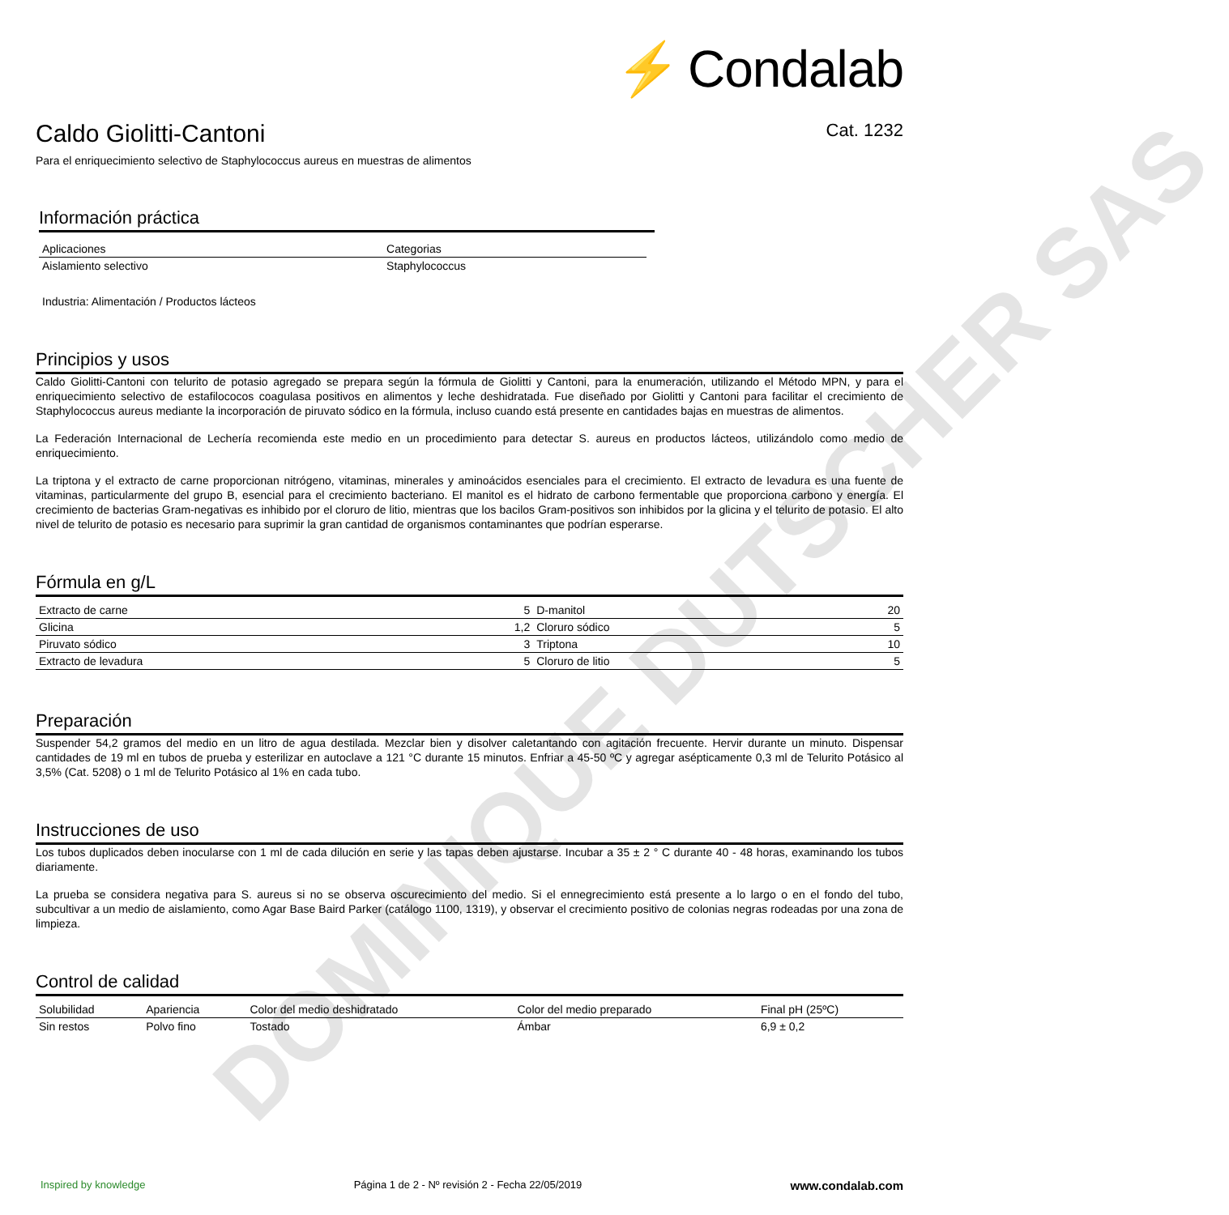DOMINIQUE DUTSCHER SAS
⚡ Condalab
Caldo Giolitti-Cantoni Cat. 1232
Para el enriquecimiento selectivo de Staphylococcus aureus en muestras de alimentos
Información práctica
| Aplicaciones | Categorias |
| --- | --- |
| Aislamiento selectivo | Staphylococcus |
Industria: Alimentación / Productos lácteos
Principios y usos
Caldo Giolitti-Cantoni con telurito de potasio agregado se prepara según la fórmula de Giolitti y Cantoni, para la enumeración, utilizando el Método MPN, y para el enriquecimiento selectivo de estafilococos coagulasa positivos en alimentos y leche deshidratada. Fue diseñado por Giolitti y Cantoni para facilitar el crecimiento de Staphylococcus aureus mediante la incorporación de piruvato sódico en la fórmula, incluso cuando está presente en cantidades bajas en muestras de alimentos.
La Federación Internacional de Lechería recomienda este medio en un procedimiento para detectar S. aureus en productos lácteos, utilizándolo como medio de enriquecimiento.
La triptona y el extracto de carne proporcionan nitrógeno, vitaminas, minerales y aminoácidos esenciales para el crecimiento. El extracto de levadura es una fuente de vitaminas, particularmente del grupo B, esencial para el crecimiento bacteriano. El manitol es el hidrato de carbono fermentable que proporciona carbono y energía. El crecimiento de bacterias Gram-negativas es inhibido por el cloruro de litio, mientras que los bacilos Gram-positivos son inhibidos por la glicina y el telurito de potasio. El alto nivel de telurito de potasio es necesario para suprimir la gran cantidad de organismos contaminantes que podrían esperarse.
Fórmula en g/L
| Extracto de carne | 5 | D-manitol | 20 |
| Glicina | 1,2 | Cloruro sódico | 5 |
| Piruvato sódico | 3 | Triptona | 10 |
| Extracto de levadura | 5 | Cloruro de litio | 5 |
Preparación
Suspender 54,2 gramos del medio en un litro de agua destilada. Mezclar bien y disolver caletantando con agitación frecuente. Hervir durante un minuto. Dispensar cantidades de 19 ml en tubos de prueba y esterilizar en autoclave a 121 °C durante 15 minutos. Enfriar a 45-50 ºC y agregar asépticamente 0,3 ml de Telurito Potásico al 3,5% (Cat. 5208) o 1 ml de Telurito Potásico al 1% en cada tubo.
Instrucciones de uso
Los tubos duplicados deben inocularse con 1 ml de cada dilución en serie y las tapas deben ajustarse. Incubar a 35 ± 2 ° C durante 40 - 48 horas, examinando los tubos diariamente.
La prueba se considera negativa para S. aureus si no se observa oscurecimiento del medio. Si el ennegrecimiento está presente a lo largo o en el fondo del tubo, subcultivar a un medio de aislamiento, como Agar Base Baird Parker (catálogo 1100, 1319), y observar el crecimiento positivo de colonias negras rodeadas por una zona de limpieza.
Control de calidad
| Solubilidad | Apariencia | Color del medio deshidratado | Color del medio preparado | Final pH (25ºC) |
| --- | --- | --- | --- | --- |
| Sin restos | Polvo fino | Tostado | Ámbar | 6,9 ± 0,2 |
Inspired by knowledge Página 1 de 2 - Nº revisión 2 - Fecha 22/05/2019 www.condalab.com